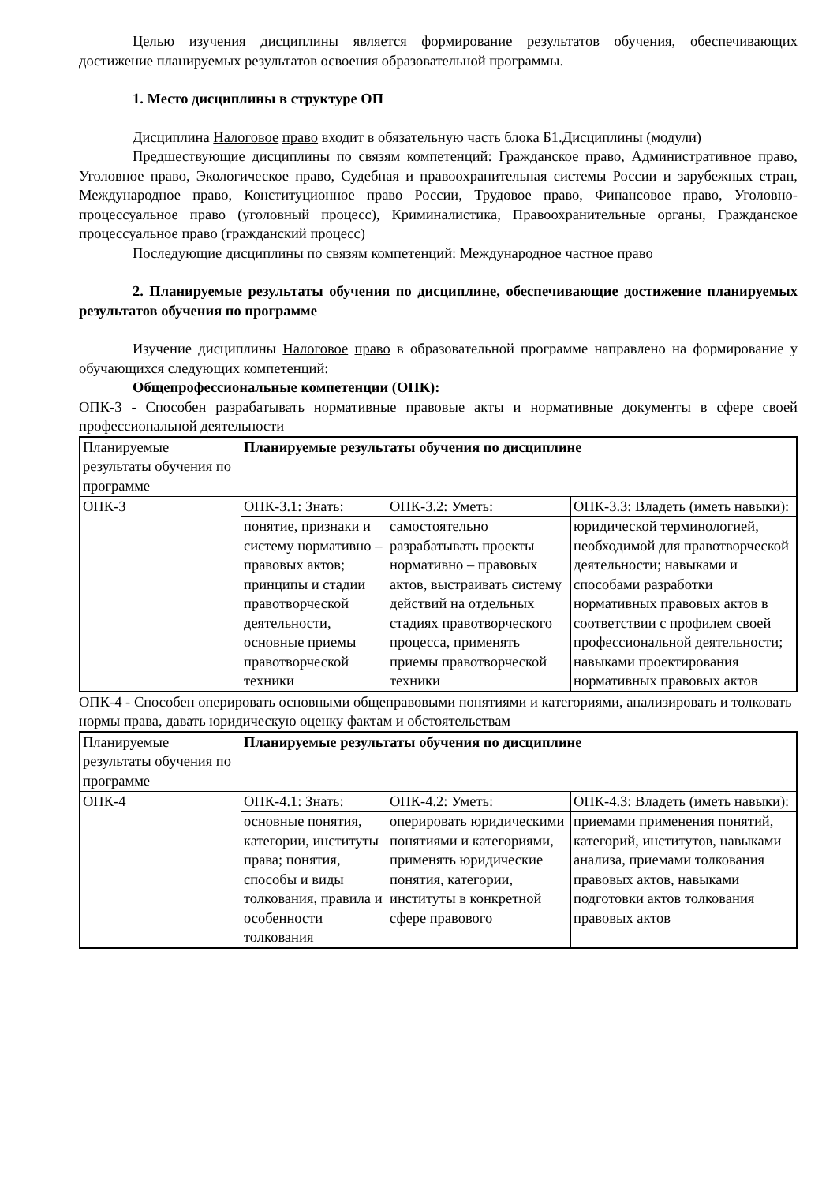Целью изучения дисциплины является формирование результатов обучения, обеспечивающих достижение планируемых результатов освоения образовательной программы.
1. Место дисциплины в структуре ОП
Дисциплина Налоговое право входит в обязательную часть блока Б1.Дисциплины (модули)
Предшествующие дисциплины по связям компетенций: Гражданское право, Административное право, Уголовное право, Экологическое право, Судебная и правоохранительная системы России и зарубежных стран, Международное право, Конституционное право России, Трудовое право, Финансовое право, Уголовно- процессуальное право (уголовный процесс), Криминалистика, Правоохранительные органы, Гражданское процессуальное право (гражданский процесс)
Последующие дисциплины по связям компетенций: Международное частное право
2. Планируемые результаты обучения по дисциплине, обеспечивающие достижение планируемых результатов обучения по программе
Изучение дисциплины Налоговое право в образовательной программе направлено на формирование у обучающихся следующих компетенций:
Общепрофессиональные компетенции (ОПК):
ОПК-3 - Способен разрабатывать нормативные правовые акты и нормативные документы в сфере своей профессиональной деятельности
| Планируемые результаты обучения по программе | Планируемые результаты обучения по дисциплине | | |
| ОПК-3 | ОПК-3.1: Знать: | ОПК-3.2: Уметь: | ОПК-3.3: Владеть (иметь навыки): |
| | понятие, признаки и систему нормативно – правовых актов; принципы и стадии правотворческой деятельности, основные приемы правотворческой техники | самостоятельно разрабатывать проекты нормативно – правовых актов, выстраивать систему действий на отдельных стадиях правотворческого процесса, применять приемы правотворческой техники | юридической терминологией, необходимой для правотворческой деятельности; навыками и способами разработки нормативных правовых актов в соответствии с профилем своей профессиональной деятельности; навыками проектирования нормативных правовых актов |
ОПК-4 - Способен оперировать основными общеправовыми понятиями и категориями, анализировать и толковать нормы права, давать юридическую оценку фактам и обстоятельствам
| Планируемые результаты обучения по программе | Планируемые результаты обучения по дисциплине | | |
| ОПК-4 | ОПК-4.1: Знать: | ОПК-4.2: Уметь: | ОПК-4.3: Владеть (иметь навыки): |
| | основные понятия, категории, институты права; понятия, способы и виды толкования, правила и особенности толкования | оперировать юридическими понятиями и категориями, применять юридические понятия, категории, институты в конкретной сфере правового | приемами применения понятий, категорий, институтов, навыками анализа, приемами толкования правовых актов, навыками подготовки актов толкования правовых актов |